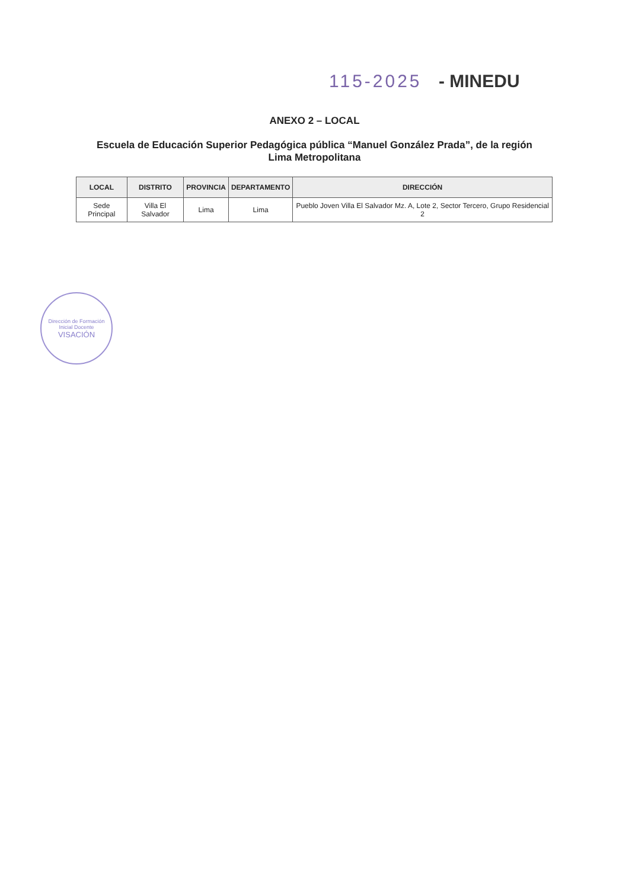115-2025 - MINEDU
ANEXO 2 – LOCAL
Escuela de Educación Superior Pedagógica pública “Manuel González Prada”, de la región Lima Metropolitana
| LOCAL | DISTRITO | PROVINCIA | DEPARTAMENTO | DIRECCIÓN |
| --- | --- | --- | --- | --- |
| Sede Principal | Villa El Salvador | Lima | Lima | Pueblo Joven Villa El Salvador Mz. A, Lote 2, Sector Tercero, Grupo Residencial 2 |
Dirección de Formación Inicial Docente
VISACIÓN